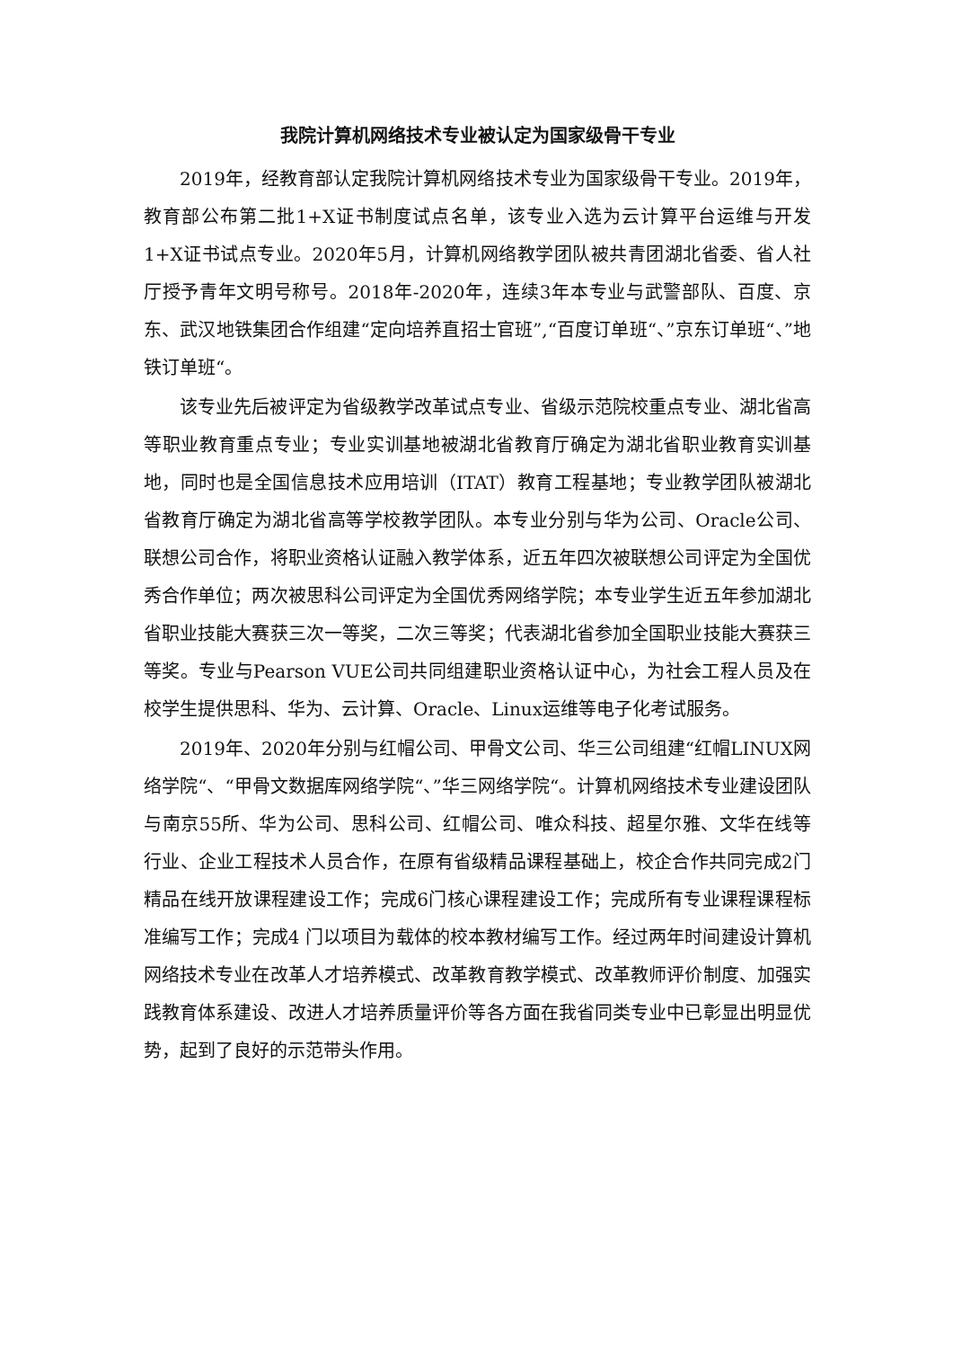我院计算机网络技术专业被认定为国家级骨干专业
2019年，经教育部认定我院计算机网络技术专业为国家级骨干专业。2019年，教育部公布第二批1+X证书制度试点名单，该专业入选为云计算平台运维与开发1+X证书试点专业。2020年5月，计算机网络教学团队被共青团湖北省委、省人社厅授予青年文明号称号。2018年-2020年，连续3年本专业与武警部队、百度、京东、武汉地铁集团合作组建“定向培养直招士官班”,“百度订单班“、”京东订单班“、”地铁订单班“。
该专业先后被评定为省级教学改革试点专业、省级示范院校重点专业、湖北省高等职业教育重点专业；专业实训基地被湖北省教育厅确定为湖北省职业教育实训基地，同时也是全国信息技术应用培训（ITAT）教育工程基地；专业教学团队被湖北省教育厅确定为湖北省高等学校教学团队。本专业分别与华为公司、Oracle公司、联想公司合作，将职业资格认证融入教学体系，近五年四次被联想公司评定为全国优秀合作单位；两次被思科公司评定为全国优秀网络学院；本专业学生近五年参加湖北省职业技能大赛获三次一等奖，二次三等奖；代表湖北省参加全国职业技能大赛获三等奖。专业与Pearson VUE公司共同组建职业资格认证中心，为社会工程人员及在校学生提供思科、华为、云计算、Oracle、Linux运维等电子化考试服务。
2019年、2020年分别与红帽公司、甲骨文公司、华三公司组建“红帽LINUX网络学院“、“甲骨文数据库网络学院“、”华三网络学院“。计算机网络技术专业建设团队与南京55所、华为公司、思科公司、红帽公司、唯众科技、超星尔雅、文华在线等行业、企业工程技术人员合作，在原有省级精品课程基础上，校企合作共同完成2门精品在线开放课程建设工作；完成6门核心课程建设工作；完成所有专业课程课程标准编写工作；完成4 门以项目为载体的校本教材编写工作。经过两年时间建设计算机网络技术专业在改革人才培养模式、改革教育教学模式、改革教师评价制度、加强实践教育体系建设、改进人才培养质量评价等各方面在我省同类专业中已彰显出明显优势，起到了良好的示范带头作用。